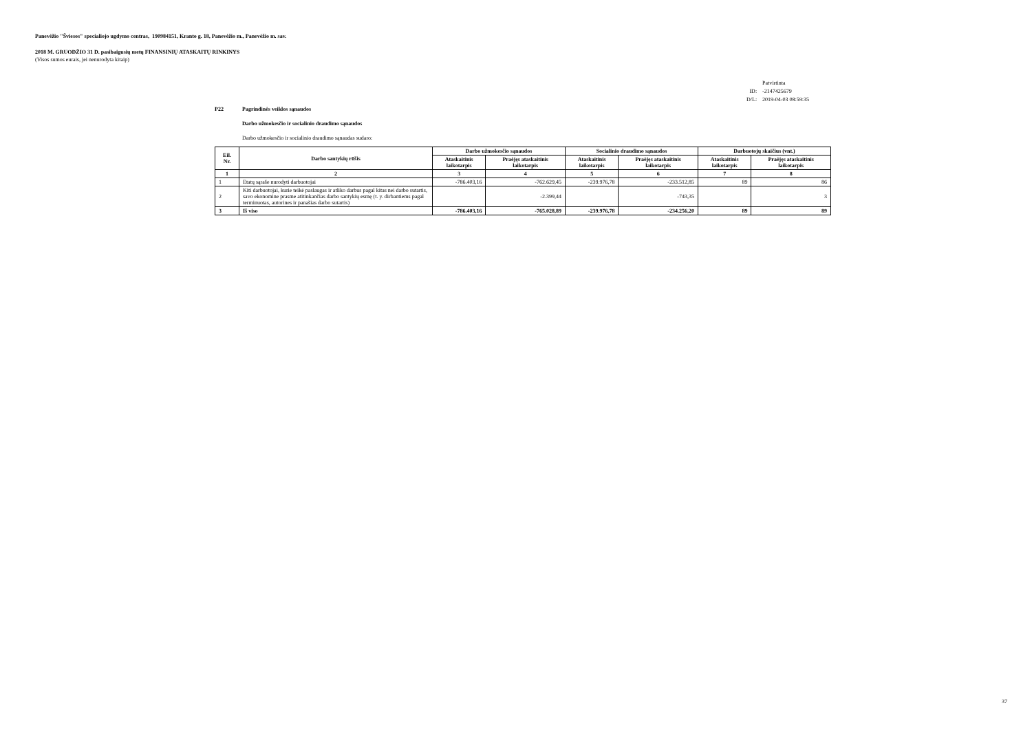Panevėžio "Šviesos" specialiojo ugdymo centras, 190984151, Kranto g. 18, Panevėžio m., Panevėžio m. sav.
2018 M. GRUODŽIO 31 D. pasibaigusių metų FINANSINIŲ ATASKAITŲ RINKINYS
(Visos sumos eurais, jei nenurodyta kitaip)
| | Patvirtinta |
| ID: | -2147425679 |
| D/L: | 2019-04-03 08:59:35 |
P22 Pagrindinės veiklos sąnaudos
Darbo užmokesčio ir socialinio draudimo sąnaudos
Darbo užmokesčio ir socialinio draudimo sąnaudas sudaro:
| Eil. Nr. | Darbo santykių rūšis | Darbo užmokesčio sąnaudos | | Socialinio draudimo sąnaudos | | Darbuotojų skaičius (vnt.) | |
| --- | --- | --- | --- | --- | --- | --- | --- |
| | | Ataskaitinis laikotarpis | Praėjęs ataskaitinis laikotarpis | Ataskaitinis laikotarpis | Praėjęs ataskaitinis laikotarpis | Ataskaitinis laikotarpis | Praėjęs ataskaitinis laikotarpis |
| 1 | 2 | 3 | 4 | 5 | 6 | 7 | 8 |
| 1 | Etatų sąraše nurodyti darbuotojai | -786.403,16 | -762.629,45 | -239.976,78 | -233.512,85 | 89 | 86 |
| 2 | Kiti darbuotojai, kurie teikė paslaugas ir atliko darbus pagal kitas nei darbo sutartis, savo ekonomine prasme atitinkančias darbo santykių esmę (t. y. dirbantiems pagal terminuotas, autorines ir panašias darbo sutartis) | | -2.399,44 | | -743,35 | | 3 |
| 3 | Iš viso | -786.403,16 | -765.028,89 | -239.976,78 | -234.256,20 | 89 | 89 |
37